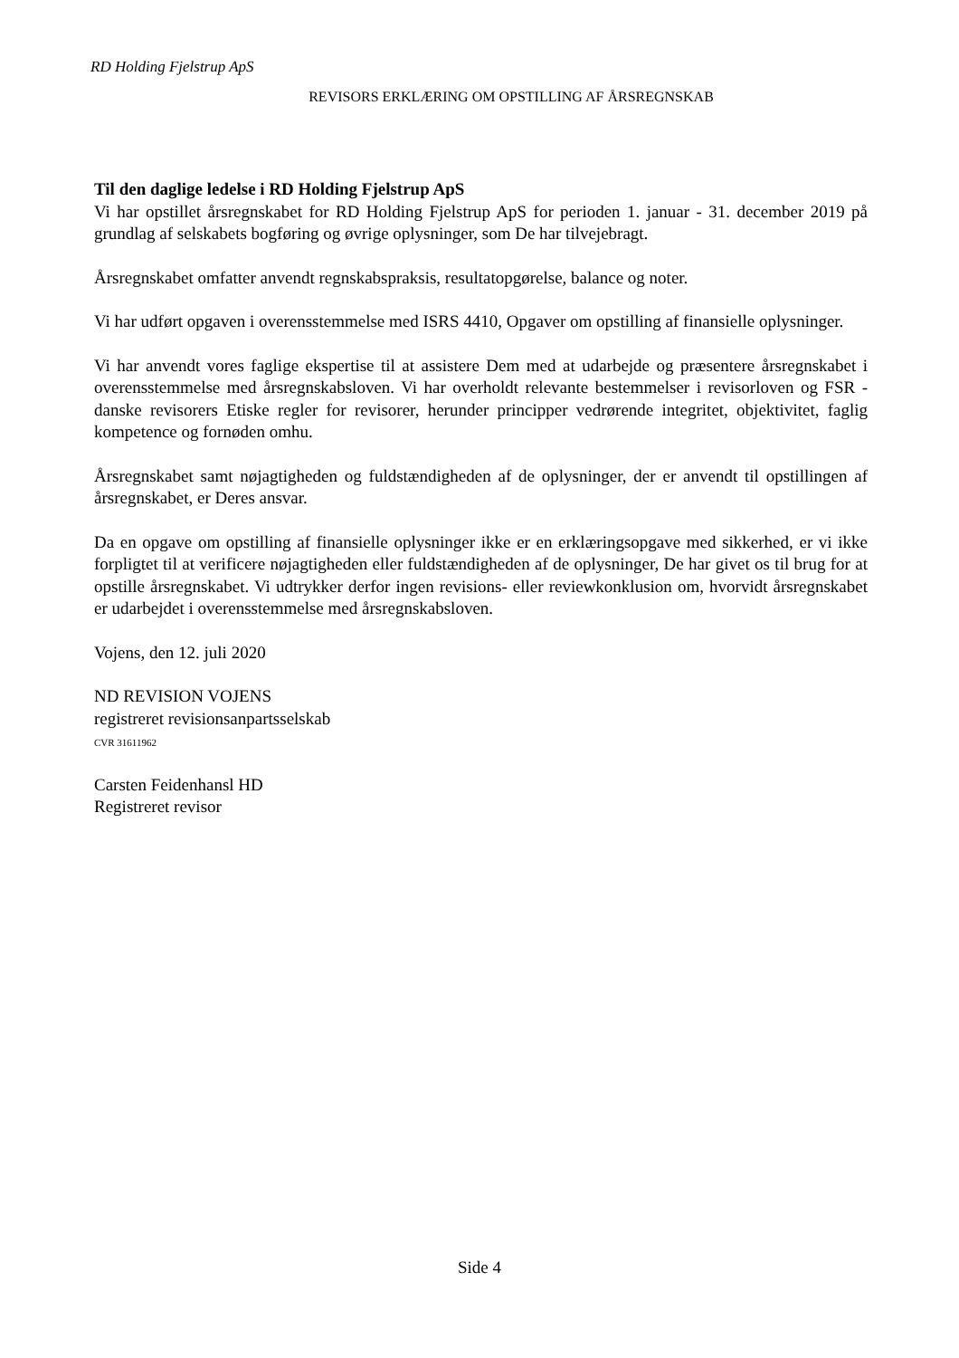RD Holding Fjelstrup ApS
REVISORS ERKLÆRING OM OPSTILLING AF ÅRSREGNSKAB
Til den daglige ledelse i RD Holding Fjelstrup ApS
Vi har opstillet årsregnskabet for RD Holding Fjelstrup ApS for perioden 1. januar - 31. december 2019 på grundlag af selskabets bogføring og øvrige oplysninger, som De har tilvejebragt.
Årsregnskabet omfatter anvendt regnskabspraksis, resultatopgørelse, balance og noter.
Vi har udført opgaven i overensstemmelse med ISRS 4410, Opgaver om opstilling af finansielle oplysninger.
Vi har anvendt vores faglige ekspertise til at assistere Dem med at udarbejde og præsentere årsregnskabet i overensstemmelse med årsregnskabsloven. Vi har overholdt relevante bestemmelser i revisorloven og FSR - danske revisorers Etiske regler for revisorer, herunder principper vedrørende integritet, objektivitet, faglig kompetence og fornøden omhu.
Årsregnskabet samt nøjagtigheden og fuldstændigheden af de oplysninger, der er anvendt til opstillingen af årsregnskabet, er Deres ansvar.
Da en opgave om opstilling af finansielle oplysninger ikke er en erklæringsopgave med sikkerhed, er vi ikke forpligtet til at verificere nøjagtigheden eller fuldstændigheden af de oplysninger, De har givet os til brug for at opstille årsregnskabet. Vi udtrykker derfor ingen revisions- eller reviewkonklusion om, hvorvidt årsregnskabet er udarbejdet i overensstemmelse med årsregnskabsloven.
Vojens, den 12. juli 2020
ND REVISION VOJENS
registreret revisionsanpartsselskab
CVR 31611962
Carsten Feidenhansl HD
Registreret revisor
Side 4